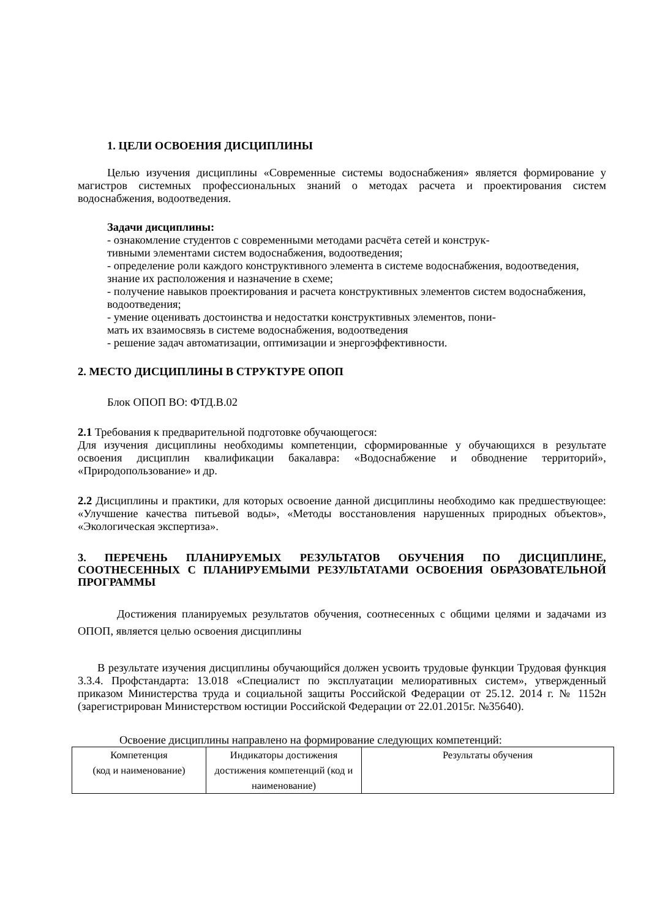1. ЦЕЛИ ОСВОЕНИЯ ДИСЦИПЛИНЫ
Целью изучения дисциплины «Современные системы водоснабжения» является формирование у магистров системных профессиональных знаний о методах расчета и проектирования систем водоснабжения, водоотведения.
Задачи дисциплины:
- ознакомление студентов с современными методами расчёта сетей и конструк-
тивными элементами систем водоснабжения, водоотведения;
- определение роли каждого конструктивного элемента в системе водоснабжения, водоотведения, знание их расположения и назначение в схеме;
- получение навыков проектирования и расчета конструктивных элементов систем водоснабжения, водоотведения;
- умение оценивать достоинства и недостатки конструктивных элементов, пони-
мать их взаимосвязь в системе водоснабжения, водоотведения
- решение задач автоматизации, оптимизации и энергоэффективности.
2. МЕСТО ДИСЦИПЛИНЫ В СТРУКТУРЕ ОПОП
Блок ОПОП ВО: ФТД.В.02
2.1 Требования к предварительной подготовке обучающегося:
Для изучения дисциплины необходимы компетенции, сформированные у обучающихся в результате освоения дисциплин квалификации бакалавра: «Водоснабжение и обводнение территорий», «Природопользование» и др.
2.2 Дисциплины и практики, для которых освоение данной дисциплины необходимо как предшествующее: «Улучшение качества питьевой воды», «Методы восстановления нарушенных природных объектов», «Экологическая экспертиза».
3. ПЕРЕЧЕНЬ ПЛАНИРУЕМЫХ РЕЗУЛЬТАТОВ ОБУЧЕНИЯ ПО ДИСЦИПЛИНЕ, СООТНЕСЕННЫХ С ПЛАНИРУЕМЫМИ РЕЗУЛЬТАТАМИ ОСВОЕНИЯ ОБРАЗОВАТЕЛЬНОЙ ПРОГРАММЫ
Достижения планируемых результатов обучения, соотнесенных с общими целями и задачами из ОПОП, является целью освоения дисциплины
В результате изучения дисциплины обучающийся должен усвоить трудовые функции Трудовая функция 3.3.4. Профстандарта: 13.018 «Специалист по эксплуатации мелиоративных систем», утвержденный приказом Министерства труда и социальной защиты Российской Федерации от 25.12. 2014 г. № 1152н (зарегистрирован Министерством юстиции Российской Федерации от 22.01.2015г. №35640).
Освоение дисциплины направлено на формирование следующих компетенций:
| Компетенция (код и наименование) | Индикаторы достижения достижения компетенций (код и наименование) | Результаты обучения |